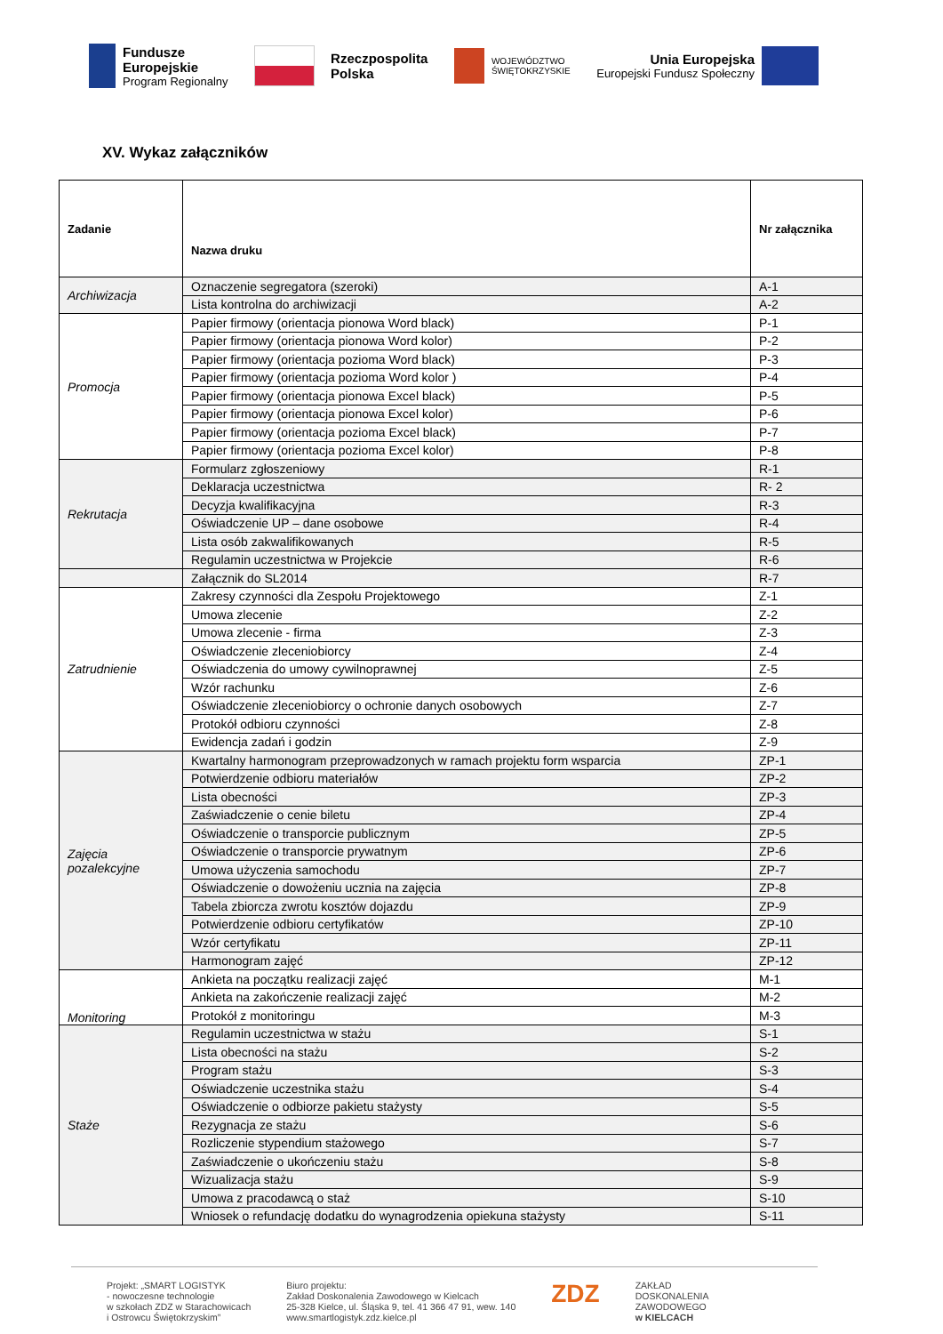Fundusze
Europejskie
Program Regionalny
Rzeczpospolita
Polska
WOJEWÓDZTWO
ŚWIĘTOKRZYSKIE
Unia Europejska
Europejski Fundusz Społeczny
XV. Wykaz załączników
| Zadanie | Nazwa druku | Nr załącznika |
| --- | --- | --- |
| Archiwizacja | Oznaczenie segregatora (szeroki) | A-1 |
| | Lista kontrolna do archiwizacji | A-2 |
| Promocja | Papier firmowy (orientacja pionowa Word black) | P-1 |
| | Papier firmowy (orientacja pionowa Word kolor) | P-2 |
| | Papier firmowy (orientacja pozioma Word black) | P-3 |
| | Papier firmowy (orientacja pozioma Word kolor ) | P-4 |
| | Papier firmowy (orientacja pionowa Excel black) | P-5 |
| | Papier firmowy (orientacja pionowa Excel kolor) | P-6 |
| | Papier firmowy (orientacja pozioma Excel black) | P-7 |
| | Papier firmowy (orientacja pozioma Excel kolor) | P-8 |
| Rekrutacja | Formularz zgłoszeniowy | R-1 |
| | Deklaracja uczestnictwa | R- 2 |
| | Decyzja kwalifikacyjna | R-3 |
| | Oświadczenie UP – dane osobowe | R-4 |
| | Lista osób zakwalifikowanych | R-5 |
| | Regulamin uczestnictwa w Projekcie | R-6 |
| | Załącznik do SL2014 | R-7 |
| Zatrudnienie | Zakresy czynności dla Zespołu Projektowego | Z-1 |
| | Umowa zlecenie | Z-2 |
| | Umowa zlecenie - firma | Z-3 |
| | Oświadczenie zleceniobiorcy | Z-4 |
| | Oświadczenia do umowy cywilnoprawnej | Z-5 |
| | Wzór rachunku | Z-6 |
| | Oświadczenie zleceniobiorcy o ochronie danych osobowych | Z-7 |
| | Protokół odbioru czynności | Z-8 |
| | Ewidencja zadań i godzin | Z-9 |
| Zajęcia pozalekcyjne | Kwartalny harmonogram przeprowadzonych w ramach projektu form wsparcia | ZP-1 |
| | Potwierdzenie odbioru materiałów | ZP-2 |
| | Lista obecności | ZP-3 |
| | Zaświadczenie o cenie biletu | ZP-4 |
| | Oświadczenie o transporcie publicznym | ZP-5 |
| | Oświadczenie o transporcie prywatnym | ZP-6 |
| | Umowa użyczenia samochodu | ZP-7 |
| | Oświadczenie o dowożeniu ucznia na zajęcia | ZP-8 |
| | Tabela zbiorcza zwrotu kosztów dojazdu | ZP-9 |
| | Potwierdzenie odbioru certyfikatów | ZP-10 |
| | Wzór certyfikatu | ZP-11 |
| | Harmonogram zajęć | ZP-12 |
| Monitoring | Ankieta na początku realizacji zajęć | M-1 |
| | Ankieta na zakończenie realizacji zajęć | M-2 |
| | Protokół z monitoringu | M-3 |
| Staże | Regulamin uczestnictwa w stażu | S-1 |
| | Lista obecności na stażu | S-2 |
| | Program stażu | S-3 |
| | Oświadczenie uczestnika stażu | S-4 |
| | Oświadczenie o odbiorze pakietu stażysty | S-5 |
| | Rezygnacja ze stażu | S-6 |
| | Rozliczenie stypendium stażowego | S-7 |
| | Zaświadczenie o ukończeniu stażu | S-8 |
| | Wizualizacja stażu | S-9 |
| | Umowa z pracodawcą o staż | S-10 |
| | Wniosek o refundację dodatku do wynagrodzenia opiekuna stażysty | S-11 |
Projekt: „SMART LOGISTYK
- nowoczesne technologie
w szkołach ZDZ w Starachowicach
i Ostrowcu Świętokrzyskim”
Biuro projektu:
Zakład Doskonalenia Zawodowego w Kielcach
25-328 Kielce, ul. Śląska 9, tel. 41 366 47 91, wew. 140
www.smartlogistyk.zdz.kielce.pl
ZDZ
ZAKŁAD
DOSKONALENIA
ZAWODOWEGO
w KIELCACH